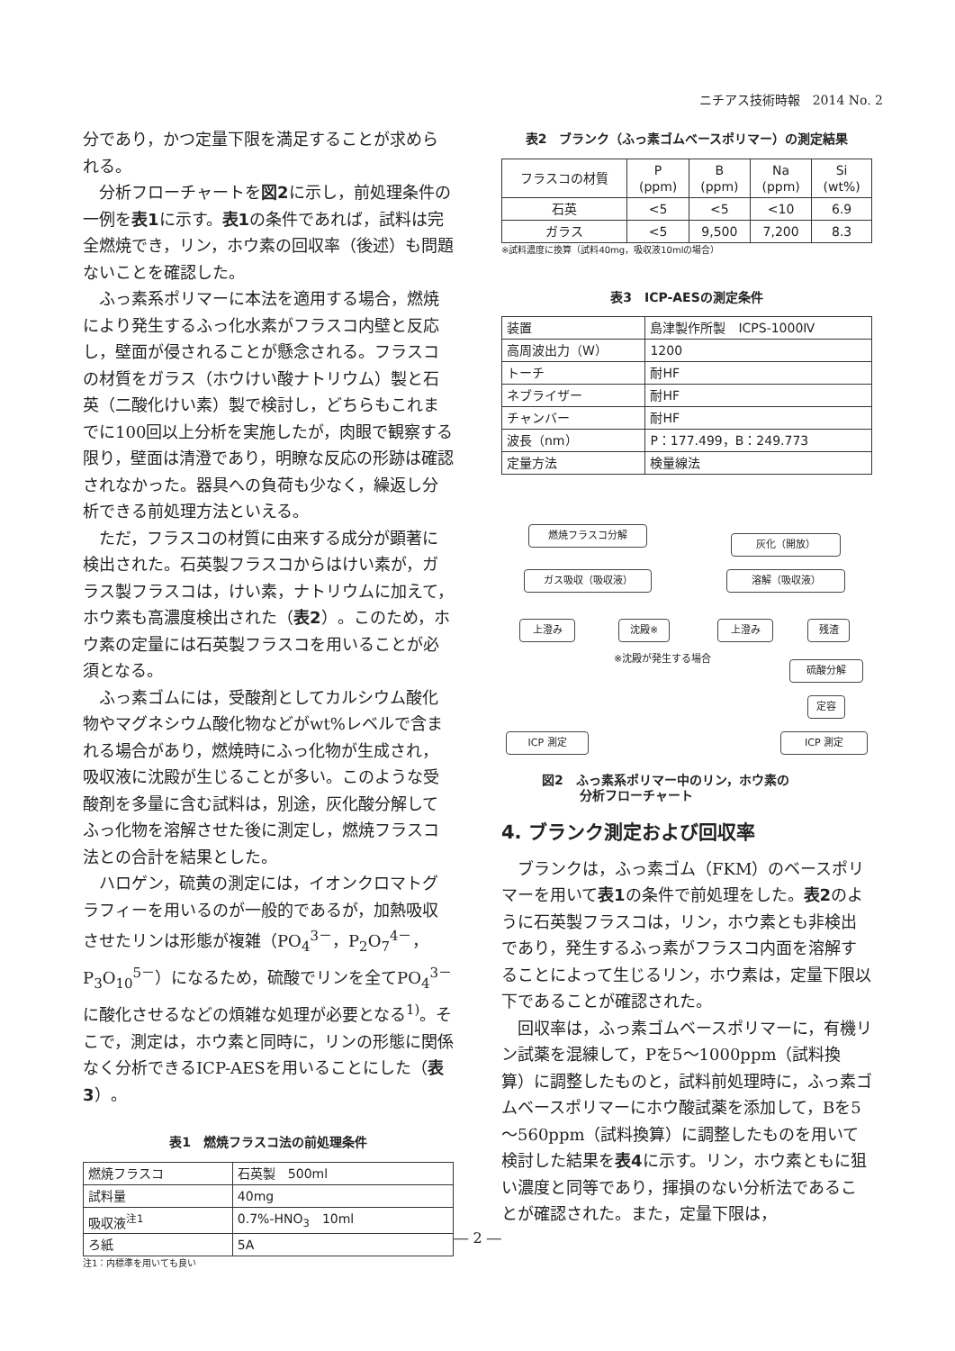ニチアス技術時報　2014 No. 2
分であり，かつ定量下限を満足することが求められる。
分析フローチャートを図2に示し，前処理条件の一例を表1に示す。表1の条件であれば，試料は完全燃焼でき，リン，ホウ素の回収率（後述）も問題ないことを確認した。
ふっ素系ポリマーに本法を適用する場合，燃焼により発生するふっ化水素がフラスコ内壁と反応し，壁面が侵されることが懸念される。フラスコの材質をガラス（ホウけい酸ナトリウム）製と石英（二酸化けい素）製で検討し，どちらもこれまでに100回以上分析を実施したが，肉眼で観察する限り，壁面は清澄であり，明瞭な反応の形跡は確認されなかった。器具への負荷も少なく，繰返し分析できる前処理方法といえる。
ただ，フラスコの材質に由来する成分が顕著に検出された。石英製フラスコからはけい素が，ガラス製フラスコは，けい素，ナトリウムに加えて，ホウ素も高濃度検出された（表2）。このため，ホウ素の定量には石英製フラスコを用いることが必須となる。
ふっ素ゴムには，受酸剤としてカルシウム酸化物やマグネシウム酸化物などがwt%レベルで含まれる場合があり，燃焼時にふっ化物が生成され，吸収液に沈殿が生じることが多い。このような受酸剤を多量に含む試料は，別途，灰化酸分解してふっ化物を溶解させた後に測定し，燃焼フラスコ法との合計を結果とした。
ハロゲン，硫黄の測定には，イオンクロマトグラフィーを用いるのが一般的であるが，加熱吸収させたリンは形態が複雑（PO<sub>4</sub><sup>3－</sup>，P<sub>2</sub>O<sub>7</sub><sup>4－</sup>，P<sub>3</sub>O<sub>10</sub><sup>5－</sup>）になるため，硫酸でリンを全てPO<sub>4</sub><sup>3－</sup>に酸化させるなどの煩雑な処理が必要となる<sup>1)</sup>。そこで，測定は，ホウ素と同時に，リンの形態に関係なく分析できるICP-AESを用いることにした（表3）。
表1　燃焼フラスコ法の前処理条件
| 燃焼フラスコ | 石英製 500ml |
| 試料量 | 40mg |
| 吸収液<sup>注1</sup> | 0.7%-HNO<sub>3</sub> 10ml |
| ろ紙 | 5A |
注1：内標準を用いても良い
表2　ブランク（ふっ素ゴムベースポリマー）の測定結果
| フラスコの材質 | P (ppm) | B (ppm) | Na (ppm) | Si (wt%) |
| --- | --- | --- | --- | --- |
| 石英 | <5 | <5 | <10 | 6.9 |
| ガラス | <5 | 9,500 | 7,200 | 8.3 |
※試料濃度に換算（試料40mg，吸収液10mlの場合）
表3　ICP-AESの測定条件
| 装置 | 島津製作所製 ICPS-1000Ⅳ |
| 高周波出力（W） | 1200 |
| トーチ | 耐HF |
| ネブライザー | 耐HF |
| チャンバー | 耐HF |
| 波長（nm） | P：177.499，B：249.773 |
| 定量方法 | 検量線法 |
燃焼フラスコ分解
灰化（開放）
ガス吸収（吸収液） 溶解（吸収液）
上澄み 沈殿※ 上澄み 残渣
※沈殿が発生する場合
硫酸分解
定容
ICP 測定 ICP 測定
図2　ふっ素系ポリマー中のリン，ホウ素の
　　　分析フローチャート
4. ブランク測定および回収率
ブランクは，ふっ素ゴム（FKM）のベースポリマーを用いて表1の条件で前処理をした。表2のように石英製フラスコは，リン，ホウ素とも非検出であり，発生するふっ素がフラスコ内面を溶解することによって生じるリン，ホウ素は，定量下限以下であることが確認された。
回収率は，ふっ素ゴムベースポリマーに，有機リン試薬を混練して，Pを5～1000ppm（試料換算）に調整したものと，試料前処理時に，ふっ素ゴムベースポリマーにホウ酸試薬を添加して，Bを5～560ppm（試料換算）に調整したものを用いて検討した結果を表4に示す。リン，ホウ素ともに狙い濃度と同等であり，揮損のない分析法であることが確認された。また，定量下限は，
― 2 ―